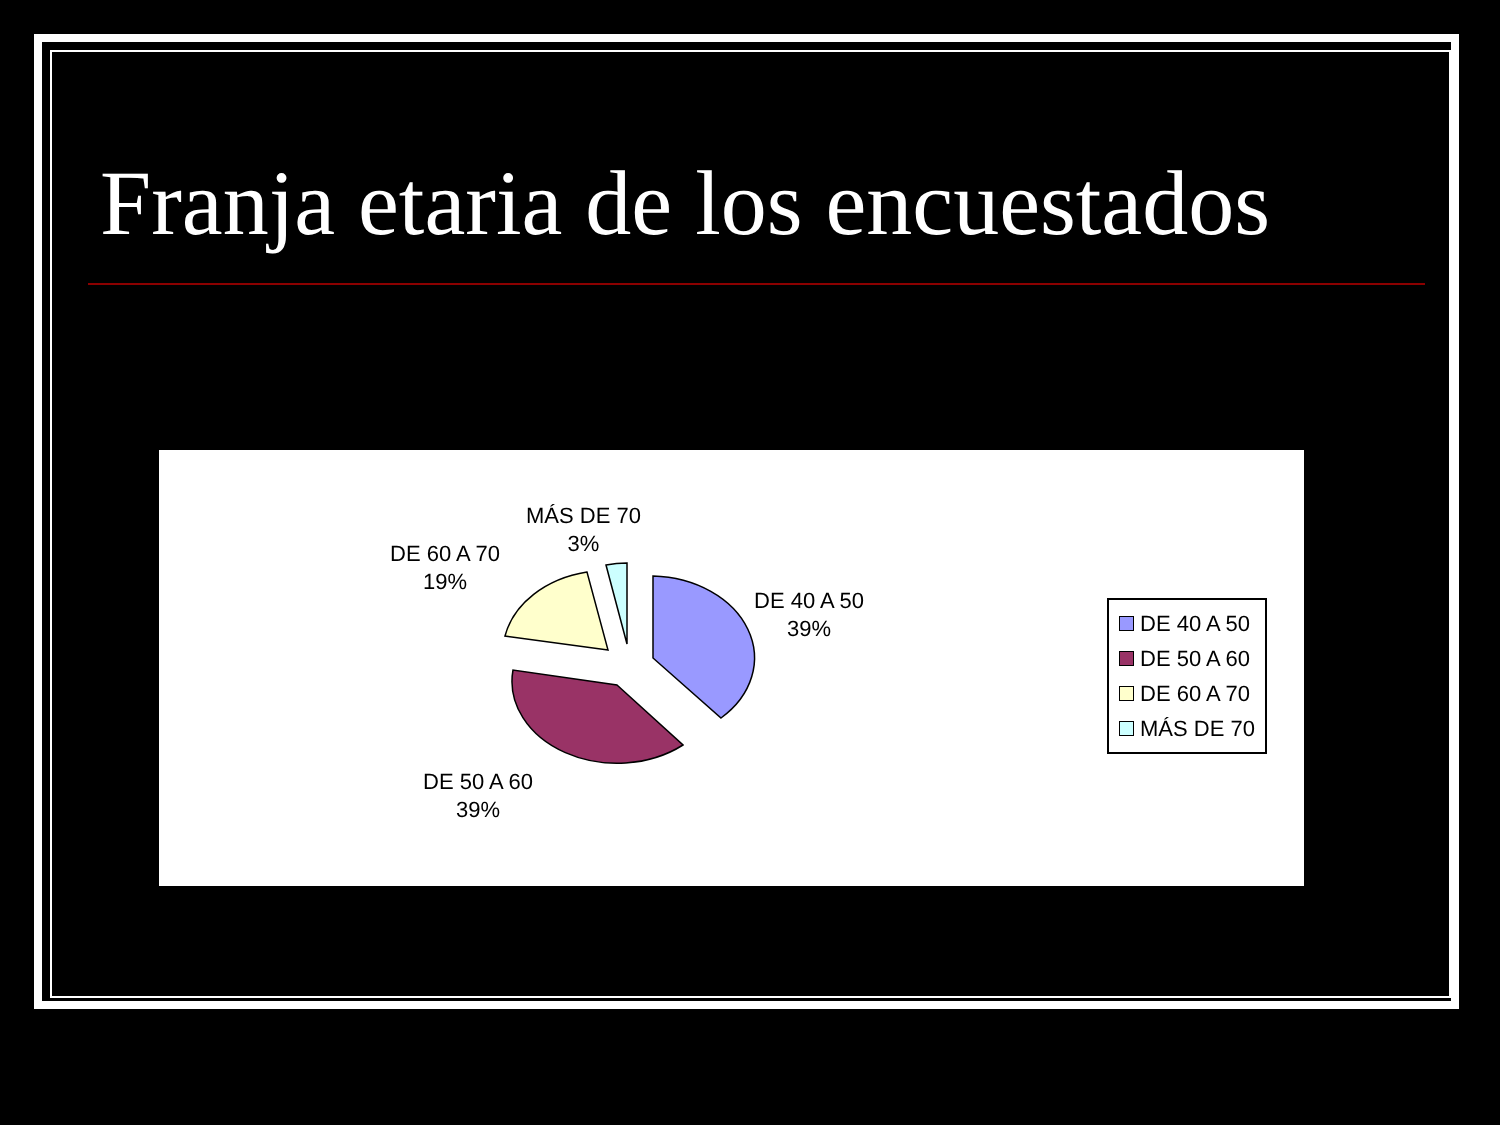Franja etaria de los encuestados
DE 40 A 50
39%
DE 50 A 60
39%
DE 60 A 70
19%
MÁS DE 70
3%
DE 40 A 50
DE 50 A 60
DE 60 A 70
MÁS DE 70